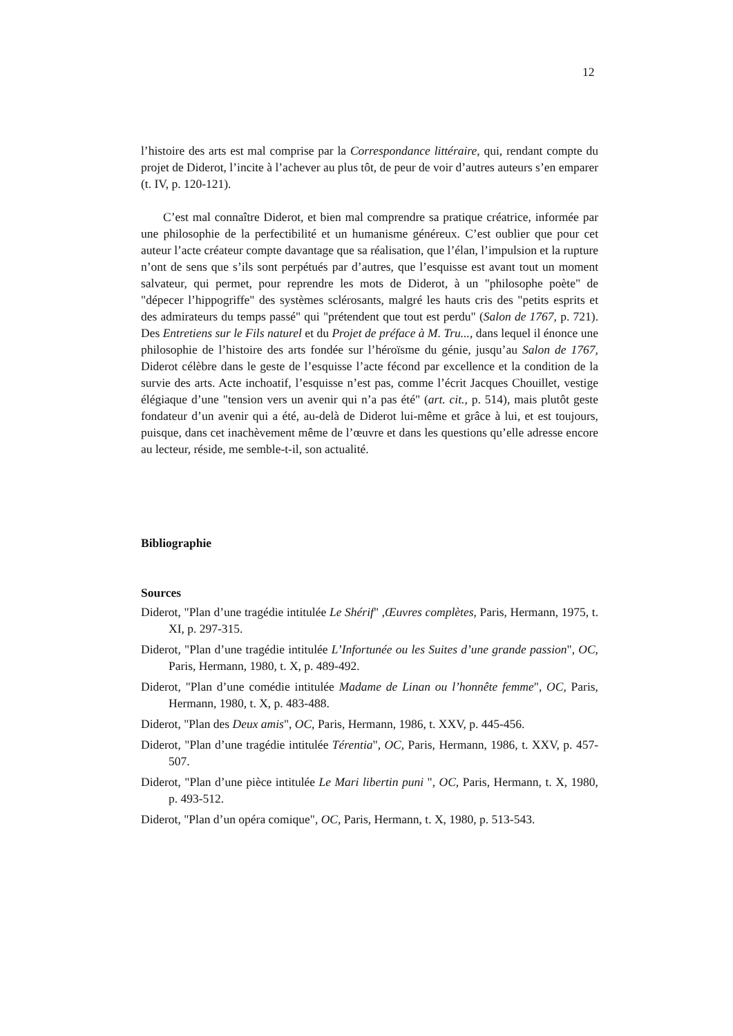12
l’histoire des arts est mal comprise par la Correspondance littéraire, qui, rendant compte du projet de Diderot, l’incite à l’achever au plus tôt, de peur de voir d’autres auteurs s’en emparer (t. IV, p. 120-121).
C’est mal connaître Diderot, et bien mal comprendre sa pratique créatrice, informée par une philosophie de la perfectibilité et un humanisme généreux. C’est oublier que pour cet auteur l’acte créateur compte davantage que sa réalisation, que l’élan, l’impulsion et la rupture n’ont de sens que s’ils sont perpétués par d’autres, que l’esquisse est avant tout un moment salvateur, qui permet, pour reprendre les mots de Diderot, à un "philosophe poète" de "dépecer l’hippogriffe" des systèmes sclérosants, malgré les hauts cris des "petits esprits et des admirateurs du temps passé" qui "prétendent que tout est perdu" (Salon de 1767, p. 721). Des Entretiens sur le Fils naturel et du Projet de préface à M. Tru..., dans lequel il énonce une philosophie de l’histoire des arts fondée sur l’héroïsme du génie, jusqu’au Salon de 1767, Diderot célèbre dans le geste de l’esquisse l’acte fécond par excellence et la condition de la survie des arts. Acte inchoatif, l’esquisse n’est pas, comme l’écrit Jacques Chouillet, vestige élégiaque d’une "tension vers un avenir qui n’a pas été" (art. cit., p. 514), mais plutôt geste fondateur d’un avenir qui a été, au-delà de Diderot lui-même et grâce à lui, et est toujours, puisque, dans cet inachèvement même de l’œuvre et dans les questions qu’elle adresse encore au lecteur, réside, me semble-t-il, son actualité.
Bibliographie
Sources
Diderot, "Plan d’une tragédie intitulée Le Shérif" ,Œuvres complètes, Paris, Hermann, 1975, t. XI, p. 297-315.
Diderot, "Plan d’une tragédie intitulée L’Infortunée ou les Suites d’une grande passion", OC, Paris, Hermann, 1980, t. X, p. 489-492.
Diderot, "Plan d’une comédie intitulée Madame de Linan ou l’honnête femme", OC, Paris, Hermann, 1980, t. X, p. 483-488.
Diderot, "Plan des Deux amis", OC, Paris, Hermann, 1986, t. XXV, p. 445-456.
Diderot, "Plan d’une tragédie intitulée Térentia", OC, Paris, Hermann, 1986, t. XXV, p. 457-507.
Diderot, "Plan d’une pièce intitulée Le Mari libertin puni ", OC, Paris, Hermann, t. X, 1980, p. 493-512.
Diderot, "Plan d’un opéra comique", OC, Paris, Hermann, t. X, 1980, p. 513-543.